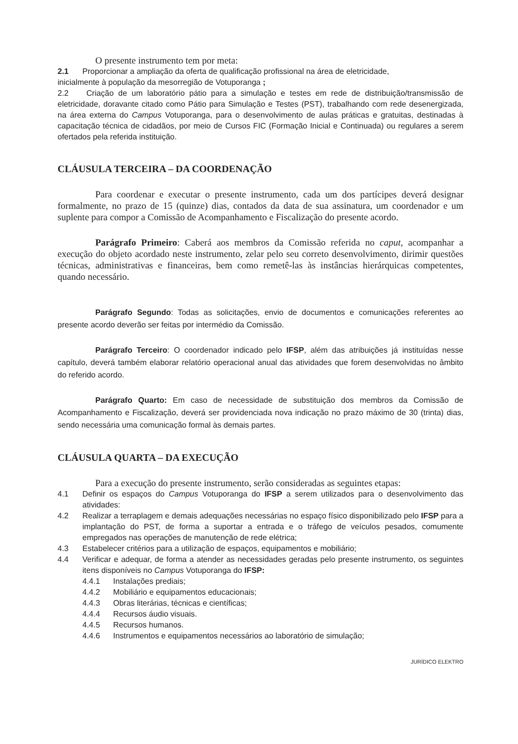O presente instrumento tem por meta:
2.1 Proporcionar a ampliação da oferta de qualificação profissional na área de eletricidade,
inicialmente à população da mesorregião de Votuporanga ;
2.2 Criação de um laboratório pátio para a simulação e testes em rede de distribuição/transmissão de eletricidade, doravante citado como Pátio para Simulação e Testes (PST), trabalhando com rede desenergizada, na área externa do Campus Votuporanga, para o desenvolvimento de aulas práticas e gratuitas, destinadas à capacitação técnica de cidadãos, por meio de Cursos FIC (Formação Inicial e Continuada) ou regulares a serem ofertados pela referida instituição.
CLÁUSULA TERCEIRA – DA COORDENAÇÃO
Para coordenar e executar o presente instrumento, cada um dos partícipes deverá designar formalmente, no prazo de 15 (quinze) dias, contados da data de sua assinatura, um coordenador e um suplente para compor a Comissão de Acompanhamento e Fiscalização do presente acordo.
Parágrafo Primeiro: Caberá aos membros da Comissão referida no caput, acompanhar a execução do objeto acordado neste instrumento, zelar pelo seu correto desenvolvimento, dirimir questões técnicas, administrativas e financeiras, bem como remetê-las às instâncias hierárquicas competentes, quando necessário.
Parágrafo Segundo: Todas as solicitações, envio de documentos e comunicações referentes ao presente acordo deverão ser feitas por intermédio da Comissão.
Parágrafo Terceiro: O coordenador indicado pelo IFSP, além das atribuições já instituídas nesse capítulo, deverá também elaborar relatório operacional anual das atividades que forem desenvolvidas no âmbito do referido acordo.
Parágrafo Quarto: Em caso de necessidade de substituição dos membros da Comissão de Acompanhamento e Fiscalização, deverá ser providenciada nova indicação no prazo máximo de 30 (trinta) dias, sendo necessária uma comunicação formal às demais partes.
CLÁUSULA QUARTA – DA EXECUÇÃO
Para a execução do presente instrumento, serão consideradas as seguintes etapas:
4.1 Definir os espaços do Campus Votuporanga do IFSP a serem utilizados para o desenvolvimento das atividades:
4.2 Realizar a terraplagem e demais adequações necessárias no espaço físico disponibilizado pelo IFSP para a implantação do PST, de forma a suportar a entrada e o tráfego de veículos pesados, comumente empregados nas operações de manutenção de rede elétrica;
4.3 Estabelecer critérios para a utilização de espaços, equipamentos e mobiliário;
4.4 Verificar e adequar, de forma a atender as necessidades geradas pelo presente instrumento, os seguintes itens disponíveis no Campus Votuporanga do IFSP:
4.4.1 Instalações prediais;
4.4.2 Mobiliário e equipamentos educacionais;
4.4.3 Obras literárias, técnicas e científicas;
4.4.4 Recursos áudio visuais.
4.4.5 Recursos humanos.
4.4.6 Instrumentos e equipamentos necessários ao laboratório de simulação;
JURÍDICO ELEKTRO